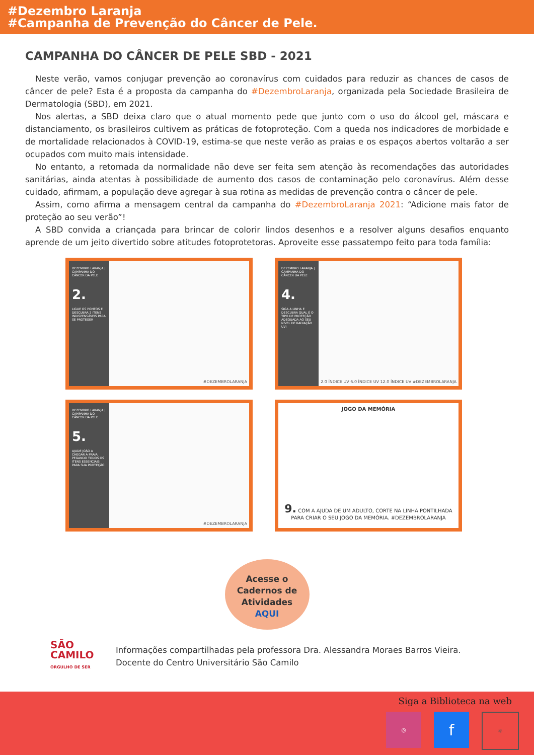#Dezembro Laranja
#Campanha de Prevenção do Câncer de Pele.
CAMPANHA DO CÂNCER DE PELE SBD - 2021
Neste verão, vamos conjugar prevenção ao coronavírus com cuidados para reduzir as chances de casos de câncer de pele? Esta é a proposta da campanha do #DezembroLaranja, organizada pela Sociedade Brasileira de Dermatologia (SBD), em 2021.
Nos alertas, a SBD deixa claro que o atual momento pede que junto com o uso do álcool gel, máscara e distanciamento, os brasileiros cultivem as práticas de fotoproteção. Com a queda nos indicadores de morbidade e de mortalidade relacionados à COVID-19, estima-se que neste verão as praias e os espaços abertos voltarão a ser ocupados com muito mais intensidade.
No entanto, a retomada da normalidade não deve ser feita sem atenção às recomendações das autoridades sanitárias, ainda atentas à possibilidade de aumento dos casos de contaminação pelo coronavírus. Além desse cuidado, afirmam, a população deve agregar à sua rotina as medidas de prevenção contra o câncer de pele.
Assim, como afirma a mensagem central da campanha do #DezembroLaranja 2021: “Adicione mais fator de proteção ao seu verão”!
A SBD convida a criançada para brincar de colorir lindos desenhos e a resolver alguns desafios enquanto aprende de um jeito divertido sobre atitudes fotoprotetoras. Aproveite esse passatempo feito para toda família:
DEZEMBRO LARANJA | CAMPANHA DO CÂNCER DA PELE
2.
LIGUE OS PONTOS E DESCUBRA 2 ITENS INDISPENSÁVEIS PARA SE PROTEGER
#DEZEMBROLARANJA
DEZEMBRO LARANJA | CAMPANHA DO CÂNCER DA PELE
4.
SIGA A LINHA E DESCUBRA QUAL É O TIPO DE PROTEÇÃO ADEQUADA AO SEU NÍVEL DE RADIAÇÃO UVI
2.0 ÍNDICE UV 6.0 ÍNDICE UV 12.0 ÍNDICE UV #DEZEMBROLARANJA
DEZEMBRO LARANJA | CAMPANHA DO CÂNCER DA PELE
5.
AJUDE JOÃO A CHEGAR À PRAIA PEGANDO TODOS OS ITENS ESSENCIAIS PARA SUA PROTEÇÃO
#DEZEMBROLARANJA
JOGO DA MEMÓRIA
9. COM A AJUDA DE UM ADULTO, CORTE NA LINHA PONTILHADA PARA CRIAR O SEU JOGO DA MEMÓRIA. #DEZEMBROLARANJA
Acesse o
Cadernos de
Atividades
AQUI
SÃO CAMILO ORGULHO DE SER
Informações compartilhadas pela professora Dra. Alessandra Moraes Barros Vieira.
Docente do Centro Universitário São Camilo
Siga a Biblioteca na web
◎
f
⚛